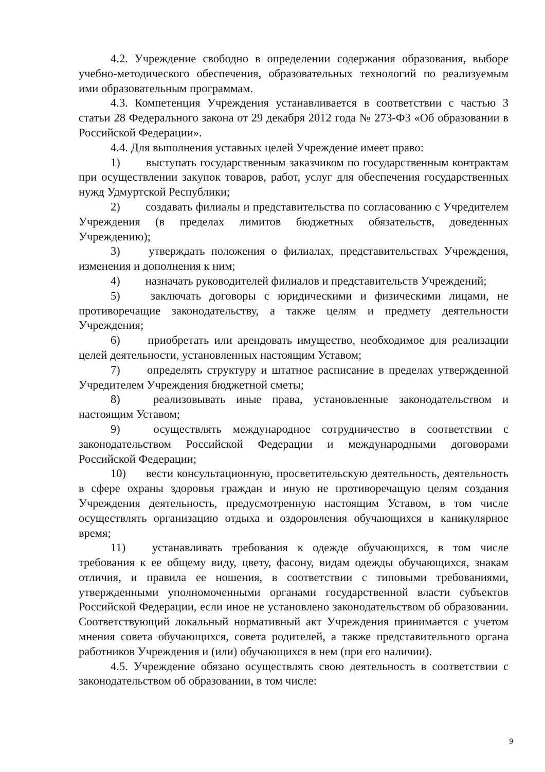4.2. Учреждение свободно в определении содержания образования, выборе учебно-методического обеспечения, образовательных технологий по реализуемым ими образовательным программам.
4.3. Компетенция Учреждения устанавливается в соответствии с частью 3 статьи 28 Федерального закона от 29 декабря 2012 года № 273-ФЗ «Об образовании в Российской Федерации».
4.4. Для выполнения уставных целей Учреждение имеет право:
1) выступать государственным заказчиком по государственным контрактам при осуществлении закупок товаров, работ, услуг для обеспечения государственных нужд Удмуртской Республики;
2) создавать филиалы и представительства по согласованию с Учредителем Учреждения (в пределах лимитов бюджетных обязательств, доведенных Учреждению);
3) утверждать положения о филиалах, представительствах Учреждения, изменения и дополнения к ним;
4) назначать руководителей филиалов и представительств Учреждений;
5) заключать договоры с юридическими и физическими лицами, не противоречащие законодательству, а также целям и предмету деятельности Учреждения;
6) приобретать или арендовать имущество, необходимое для реализации целей деятельности, установленных настоящим Уставом;
7) определять структуру и штатное расписание в пределах утвержденной Учредителем Учреждения бюджетной сметы;
8) реализовывать иные права, установленные законодательством и настоящим Уставом;
9) осуществлять международное сотрудничество в соответствии с законодательством Российской Федерации и международными договорами Российской Федерации;
10) вести консультационную, просветительскую деятельность, деятельность в сфере охраны здоровья граждан и иную не противоречащую целям создания Учреждения деятельность, предусмотренную настоящим Уставом, в том числе осуществлять организацию отдыха и оздоровления обучающихся в каникулярное время;
11) устанавливать требования к одежде обучающихся, в том числе требования к ее общему виду, цвету, фасону, видам одежды обучающихся, знакам отличия, и правила ее ношения, в соответствии с типовыми требованиями, утвержденными уполномоченными органами государственной власти субъектов Российской Федерации, если иное не установлено законодательством об образовании. Соответствующий локальный нормативный акт Учреждения принимается с учетом мнения совета обучающихся, совета родителей, а также представительного органа работников Учреждения и (или) обучающихся в нем (при его наличии).
4.5. Учреждение обязано осуществлять свою деятельность в соответствии с законодательством об образовании, в том числе:
9